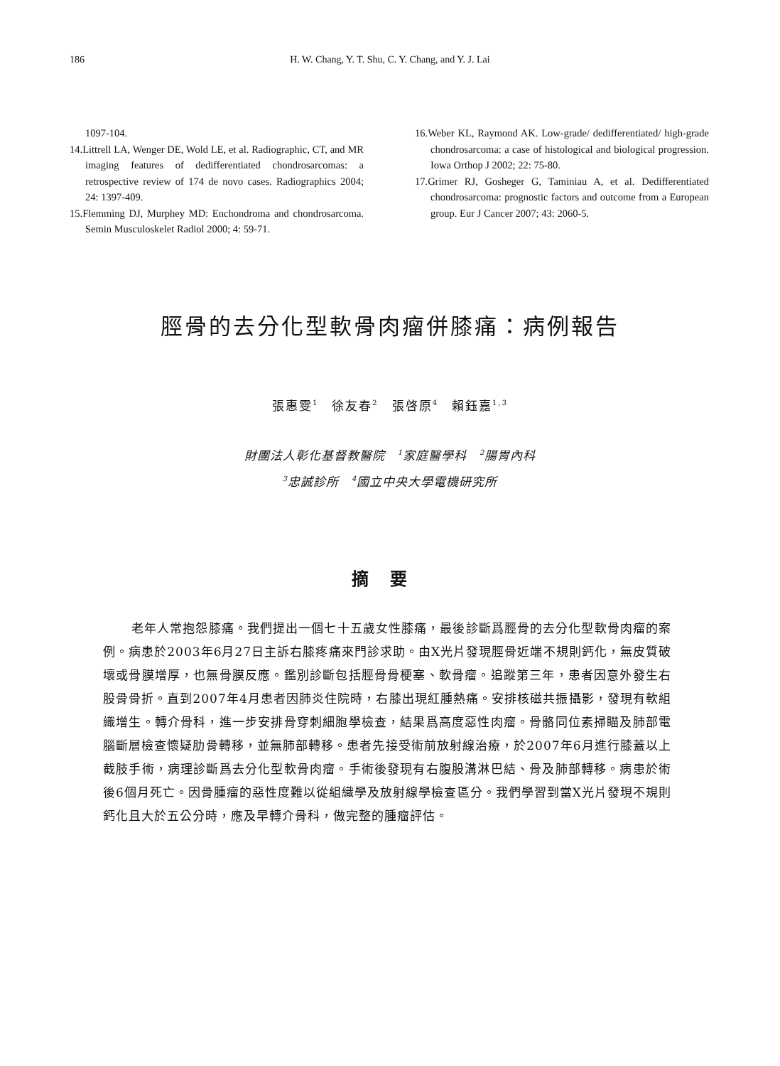186
H. W. Chang, Y. T. Shu, C. Y. Chang, and Y. J. Lai
1097-104.
14.Littrell LA, Wenger DE, Wold LE, et al. Radiographic, CT, and MR imaging features of dedifferentiated chondrosarcomas: a retrospective review of 174 de novo cases. Radiographics 2004; 24: 1397-409.
15.Flemming DJ, Murphey MD: Enchondroma and chondrosarcoma. Semin Musculoskelet Radiol 2000; 4: 59-71.
16.Weber KL, Raymond AK. Low-grade/ dedifferentiated/ high-grade chondrosarcoma: a case of histological and biological progression. Iowa Orthop J 2002; 22: 75-80.
17.Grimer RJ, Gosheger G, Taminiau A, et al. Dedifferentiated chondrosarcoma: prognostic factors and outcome from a European group. Eur J Cancer 2007; 43: 2060-5.
脛骨的去分化型軟骨肉瘤併膝痛：病例報告
張惠雯<sup>1</sup>　徐友春<sup>2</sup>　張啓原<sup>4</sup>　賴鈺嘉<sup>1,3</sup>
財團法人彰化基督教醫院　<sup>1</sup>家庭醫學科　<sup>2</sup>腸胃內科
<sup>3</sup> 忠誠診所　<sup>4</sup>國立中央大學電機研究所
摘要
老年人常抱怨膝痛。我們提出一個七十五歲女性膝痛，最後診斷爲脛骨的去分化型軟骨肉瘤的案例。病患於2003年6月27日主訴右膝疼痛來門診求助。由X光片發現脛骨近端不規則鈣化，無皮質破壞或骨膜增厚，也無骨膜反應。鑑別診斷包括脛骨骨梗塞、軟骨瘤。追蹤第三年，患者因意外發生右股骨骨折。直到2007年4月患者因肺炎住院時，右膝出現紅腫熱痛。安排核磁共振攝影，發現有軟組織增生。轉介骨科，進一步安排骨穿刺細胞學檢查，結果爲高度惡性肉瘤。骨骼同位素掃瞄及肺部電腦斷層檢查懷疑肋骨轉移，並無肺部轉移。患者先接受術前放射線治療，於2007年6月進行膝蓋以上截肢手術，病理診斷爲去分化型軟骨肉瘤。手術後發現有右腹股溝淋巴結、骨及肺部轉移。病患於術後6個月死亡。因骨腫瘤的惡性度難以從組織學及放射線學檢查區分。我們學習到當X光片發現不規則鈣化且大於五公分時，應及早轉介骨科，做完整的腫瘤評估。